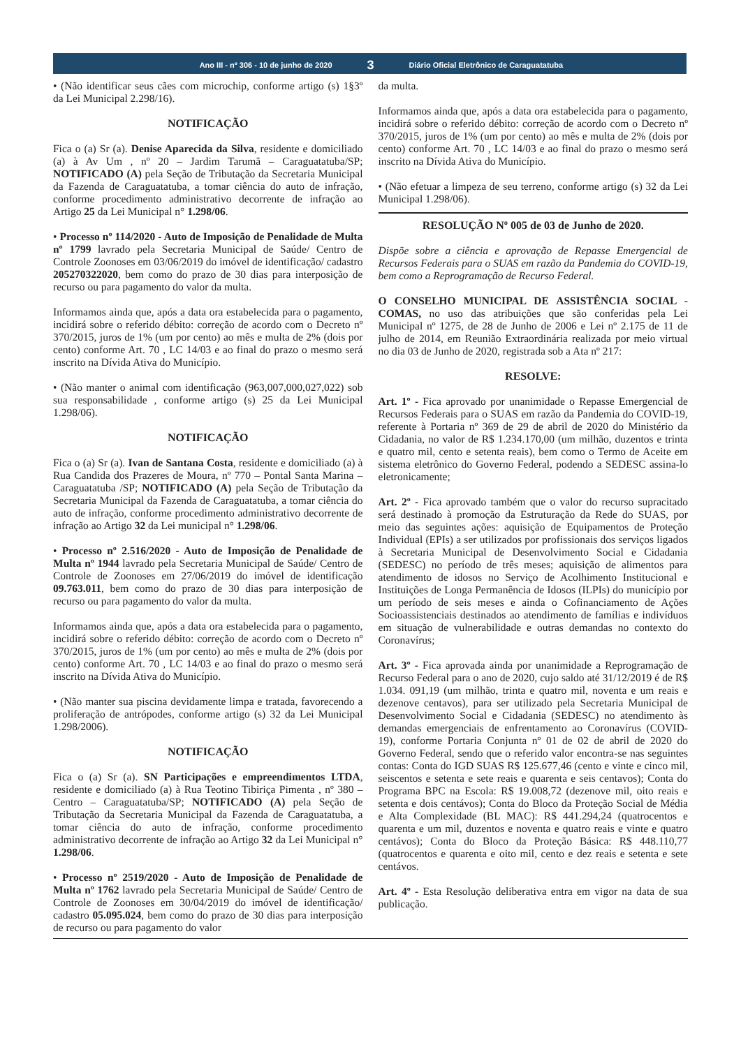Ano III - nº 306 - 10 de junho de 2020
3
Diário Oficial Eletrônico de Caraguatatuba
• (Não identificar seus cães com microchip, conforme artigo (s) 1§3º da Lei Municipal 2.298/16).
NOTIFICAÇÃO
Fica o (a) Sr (a). Denise Aparecida da Silva, residente e domiciliado (a) à Av Um , nº 20 – Jardim Tarumã – Caraguatatuba/SP; NOTIFICADO (A) pela Seção de Tributação da Secretaria Municipal da Fazenda de Caraguatatuba, a tomar ciência do auto de infração, conforme procedimento administrativo decorrente de infração ao Artigo 25 da Lei Municipal n° 1.298/06.
• Processo nº 114/2020 - Auto de Imposição de Penalidade de Multa nº 1799 lavrado pela Secretaria Municipal de Saúde/ Centro de Controle Zoonoses em 03/06/2019 do imóvel de identificação/ cadastro 205270322020, bem como do prazo de 30 dias para interposição de recurso ou para pagamento do valor da multa.
Informamos ainda que, após a data ora estabelecida para o pagamento, incidirá sobre o referido débito: correção de acordo com o Decreto nº 370/2015, juros de 1% (um por cento) ao mês e multa de 2% (dois por cento) conforme Art. 70 , LC 14/03 e ao final do prazo o mesmo será inscrito na Dívida Ativa do Município.
• (Não manter o animal com identificação (963,007,000,027,022) sob sua responsabilidade , conforme artigo (s) 25 da Lei Municipal 1.298/06).
NOTIFICAÇÃO
Fica o (a) Sr (a). Ivan de Santana Costa, residente e domiciliado (a) à Rua Candida dos Prazeres de Moura, nº 770 – Pontal Santa Marina – Caraguatatuba /SP; NOTIFICADO (A) pela Seção de Tributação da Secretaria Municipal da Fazenda de Caraguatatuba, a tomar ciência do auto de infração, conforme procedimento administrativo decorrente de infração ao Artigo 32 da Lei municipal n° 1.298/06.
• Processo nº 2.516/2020 - Auto de Imposição de Penalidade de Multa nº 1944 lavrado pela Secretaria Municipal de Saúde/ Centro de Controle de Zoonoses em 27/06/2019 do imóvel de identificação 09.763.011, bem como do prazo de 30 dias para interposição de recurso ou para pagamento do valor da multa.
Informamos ainda que, após a data ora estabelecida para o pagamento, incidirá sobre o referido débito: correção de acordo com o Decreto nº 370/2015, juros de 1% (um por cento) ao mês e multa de 2% (dois por cento) conforme Art. 70 , LC 14/03 e ao final do prazo o mesmo será inscrito na Dívida Ativa do Município.
• (Não manter sua piscina devidamente limpa e tratada, favorecendo a proliferação de antrópodes, conforme artigo (s) 32 da Lei Municipal 1.298/2006).
NOTIFICAÇÃO
Fica o (a) Sr (a). SN Participações e empreendimentos LTDA, residente e domiciliado (a) à Rua Teotino Tibiriça Pimenta , nº 380 – Centro – Caraguatatuba/SP; NOTIFICADO (A) pela Seção de Tributação da Secretaria Municipal da Fazenda de Caraguatatuba, a tomar ciência do auto de infração, conforme procedimento administrativo decorrente de infração ao Artigo 32 da Lei Municipal n° 1.298/06.
• Processo nº 2519/2020 - Auto de Imposição de Penalidade de Multa nº 1762 lavrado pela Secretaria Municipal de Saúde/ Centro de Controle de Zoonoses em 30/04/2019 do imóvel de identificação/ cadastro 05.095.024, bem como do prazo de 30 dias para interposição de recurso ou para pagamento do valor
da multa.
Informamos ainda que, após a data ora estabelecida para o pagamento, incidirá sobre o referido débito: correção de acordo com o Decreto nº 370/2015, juros de 1% (um por cento) ao mês e multa de 2% (dois por cento) conforme Art. 70 , LC 14/03 e ao final do prazo o mesmo será inscrito na Dívida Ativa do Município.
• (Não efetuar a limpeza de seu terreno, conforme artigo (s) 32 da Lei Municipal 1.298/06).
RESOLUÇÃO Nº 005 de 03 de Junho de 2020.
Dispõe sobre a ciência e aprovação de Repasse Emergencial de Recursos Federais para o SUAS em razão da Pandemia do COVID-19, bem como a Reprogramação de Recurso Federal.
O CONSELHO MUNICIPAL DE ASSISTÊNCIA SOCIAL - COMAS, no uso das atribuições que são conferidas pela Lei Municipal nº 1275, de 28 de Junho de 2006 e Lei nº 2.175 de 11 de julho de 2014, em Reunião Extraordinária realizada por meio virtual no dia 03 de Junho de 2020, registrada sob a Ata nº 217:
RESOLVE:
Art. 1º - Fica aprovado por unanimidade o Repasse Emergencial de Recursos Federais para o SUAS em razão da Pandemia do COVID-19, referente à Portaria nº 369 de 29 de abril de 2020 do Ministério da Cidadania, no valor de R$ 1.234.170,00 (um milhão, duzentos e trinta e quatro mil, cento e setenta reais), bem como o Termo de Aceite em sistema eletrônico do Governo Federal, podendo a SEDESC assina-lo eletronicamente;
Art. 2º - Fica aprovado também que o valor do recurso supracitado será destinado à promoção da Estruturação da Rede do SUAS, por meio das seguintes ações: aquisição de Equipamentos de Proteção Individual (EPIs) a ser utilizados por profissionais dos serviços ligados à Secretaria Municipal de Desenvolvimento Social e Cidadania (SEDESC) no período de três meses; aquisição de alimentos para atendimento de idosos no Serviço de Acolhimento Institucional e Instituições de Longa Permanência de Idosos (ILPIs) do município por um período de seis meses e ainda o Cofinanciamento de Ações Socioassistenciais destinados ao atendimento de famílias e indivíduos em situação de vulnerabilidade e outras demandas no contexto do Coronavírus;
Art. 3º - Fica aprovada ainda por unanimidade a Reprogramação de Recurso Federal para o ano de 2020, cujo saldo até 31/12/2019 é de R$ 1.034. 091,19 (um milhão, trinta e quatro mil, noventa e um reais e dezenove centavos), para ser utilizado pela Secretaria Municipal de Desenvolvimento Social e Cidadania (SEDESC) no atendimento às demandas emergenciais de enfrentamento ao Coronavírus (COVID-19), conforme Portaria Conjunta nº 01 de 02 de abril de 2020 do Governo Federal, sendo que o referido valor encontra-se nas seguintes contas: Conta do IGD SUAS R$ 125.677,46 (cento e vinte e cinco mil, seiscentos e setenta e sete reais e quarenta e seis centavos); Conta do Programa BPC na Escola: R$ 19.008,72 (dezenove mil, oito reais e setenta e dois centávos); Conta do Bloco da Proteção Social de Média e Alta Complexidade (BL MAC): R$ 441.294,24 (quatrocentos e quarenta e um mil, duzentos e noventa e quatro reais e vinte e quatro centávos); Conta do Bloco da Proteção Básica: R$ 448.110,77 (quatrocentos e quarenta e oito mil, cento e dez reais e setenta e sete centávos.
Art. 4º - Esta Resolução deliberativa entra em vigor na data de sua publicação.